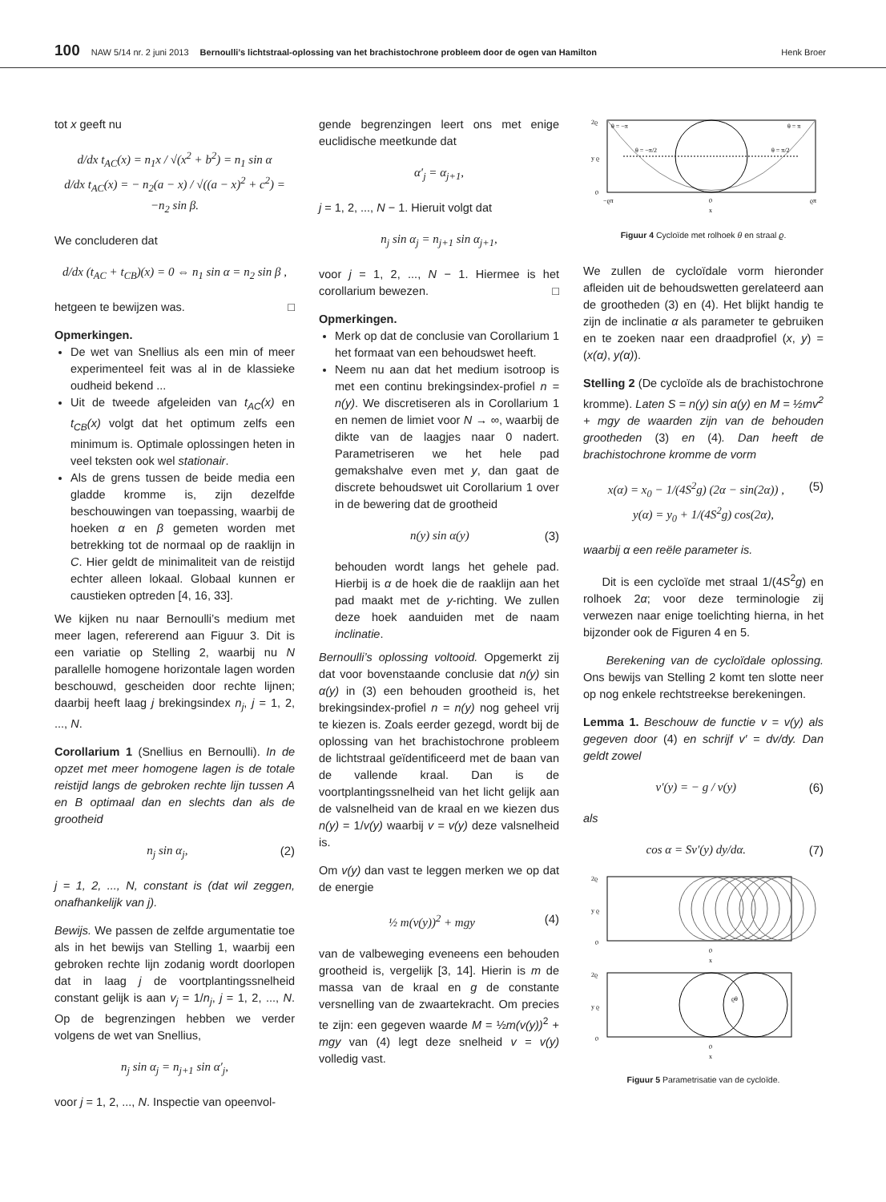100 NAW 5/14 nr. 2 juni 2013 Bernoulli’s lichtstraal-oplossing van het brachistochrone probleem door de ogen van Hamilton Henk Broer
tot x geeft nu
d/dx t<sub>AC</sub>(x) = n<sub>1</sub>x / √(x<sup>2</sup> + b<sup>2</sup>) = n<sub>1</sub> sin α
d/dx t<sub>AC</sub>(x) = − n<sub>2</sub>(a − x) / √((a − x)<sup>2</sup> + c<sup>2</sup>) = −n<sub>2</sub> sin β.
We concluderen dat
d/dx (t<sub>AC</sub> + t<sub>CB</sub>)(x) = 0 ⇔ n<sub>1</sub> sin α = n<sub>2</sub> sin β ,
hetgeen te bewijzen was. □
Opmerkingen.
De wet van Snellius als een min of meer experimenteel feit was al in de klassieke oudheid bekend ...
Uit de tweede afgeleiden van t<sub>AC</sub>(x) en t<sub>CB</sub>(x) volgt dat het optimum zelfs een minimum is. Optimale oplossingen heten in veel teksten ook wel stationair.
Als de grens tussen de beide media een gladde kromme is, zijn dezelfde beschouwingen van toepassing, waarbij de hoeken α en β gemeten worden met betrekking tot de normaal op de raaklijn in C. Hier geldt de minimaliteit van de reistijd echter alleen lokaal. Globaal kunnen er caustieken optreden [4, 16, 33].
We kijken nu naar Bernoulli’s medium met meer lagen, refererend aan Figuur 3. Dit is een variatie op Stelling 2, waarbij nu N parallelle homogene horizontale lagen worden beschouwd, gescheiden door rechte lijnen; daarbij heeft laag j brekingsindex n<sub>j</sub>, j = 1, 2, ..., N.
Corollarium 1 (Snellius en Bernoulli). In de opzet met meer homogene lagen is de totale reistijd langs de gebroken rechte lijn tussen A en B optimaal dan en slechts dan als de grootheid
n<sub>j</sub> sin α<sub>j</sub>, (2)
j = 1, 2, ..., N, constant is (dat wil zeggen, onafhankelijk van j).
Bewijs. We passen de zelfde argumentatie toe als in het bewijs van Stelling 1, waarbij een gebroken rechte lijn zodanig wordt doorlopen dat in laag j de voortplantingssnelheid constant gelijk is aan v<sub>j</sub> = 1/n<sub>j</sub>, j = 1, 2, ..., N. Op de begrenzingen hebben we verder volgens de wet van Snellius,
n<sub>j</sub> sin α<sub>j</sub> = n<sub>j+1</sub> sin α′<sub>j</sub>,
voor j = 1, 2, ..., N. Inspectie van opeenvol-
gende begrenzingen leert ons met enige euclidische meetkunde dat
α′<sub>j</sub> = α<sub>j+1</sub>,
j = 1, 2, ..., N − 1. Hieruit volgt dat
n<sub>j</sub> sin α<sub>j</sub> = n<sub>j+1</sub> sin α<sub>j+1</sub>,
voor j = 1, 2, ..., N − 1. Hiermee is het corollarium bewezen. □
Opmerkingen.
Merk op dat de conclusie van Corollarium 1 het formaat van een behoudswet heeft.
Neem nu aan dat het medium isotroop is met een continu brekingsindex-profiel n = n(y). We discretiseren als in Corollarium 1 en nemen de limiet voor N → ∞, waarbij de dikte van de laagjes naar 0 nadert. Parametriseren we het hele pad gemakshalve even met y, dan gaat de discrete behoudswet uit Corollarium 1 over in de bewering dat de grootheid
n(y) sin α(y) (3)
behouden wordt langs het gehele pad. Hierbij is α de hoek die de raaklijn aan het pad maakt met de y-richting. We zullen deze hoek aanduiden met de naam inclinatie.
Bernoulli’s oplossing voltooid. Opgemerkt zij dat voor bovenstaande conclusie dat n(y) sin α(y) in (3) een behouden grootheid is, het brekingsindex-profiel n = n(y) nog geheel vrij te kiezen is. Zoals eerder gezegd, wordt bij de oplossing van het brachistochrone probleem de lichtstraal geïdentificeerd met de baan van de vallende kraal. Dan is de voortplantingssnelheid van het licht gelijk aan de valsnelheid van de kraal en we kiezen dus n(y) = 1/v(y) waarbij v = v(y) deze valsnelheid is.
Om v(y) dan vast te leggen merken we op dat de energie
½ m(v(y))<sup>2</sup> + mgy (4)
van de valbeweging eveneens een behouden grootheid is, vergelijk [3, 14]. Hierin is m de massa van de kraal en g de constante versnelling van de zwaartekracht. Om precies te zijn: een gegeven waarde M = ½m(v(y))<sup>2</sup> + mgy van (4) legt deze snelheid v = v(y) volledig vast.
θ = −π
θ = π
θ = −π/2
θ = π/2
2ϱ
y ϱ
0
−ϱπ
0
ϱπ
x
Figuur 4 Cycloïde met rolhoek θ en straal ϱ.
We zullen de cycloïdale vorm hieronder afleiden uit de behoudswetten gerelateerd aan de grootheden (3) en (4). Het blijkt handig te zijn de inclinatie α als parameter te gebruiken en te zoeken naar een draadprofiel (x, y) = (x(α), y(α)).
Stelling 2 (De cycloïde als de brachistochrone kromme). Laten S = n(y) sin α(y) en M = ½mv<sup>2</sup> + mgy de waarden zijn van de behouden grootheden (3) en (4). Dan heeft de brachistochrone kromme de vorm
x(α) = x<sub>0</sub> − 1/(4S<sup>2</sup>g) (2α − sin(2α)) , (5)
y(α) = y<sub>0</sub> + 1/(4S<sup>2</sup>g) cos(2α),
waarbij α een reële parameter is.
Dit is een cycloïde met straal 1/(4S<sup>2</sup>g) en rolhoek 2α; voor deze terminologie zij verwezen naar enige toelichting hierna, in het bijzonder ook de Figuren 4 en 5.
Berekening van de cycloïdale oplossing. Ons bewijs van Stelling 2 komt ten slotte neer op nog enkele rechtstreekse berekeningen.
Lemma 1. Beschouw de functie v = v(y) als gegeven door (4) en schrijf v′ = dv/dy. Dan geldt zowel
v′(y) = − g / v(y) (6)
als
cos α = Sv′(y) dy/dα. (7)
2ϱ
y ϱ
0
0
x
2ϱ
y ϱ
0
ϱθ
0
x
Figuur 5 Parametrisatie van de cycloïde.